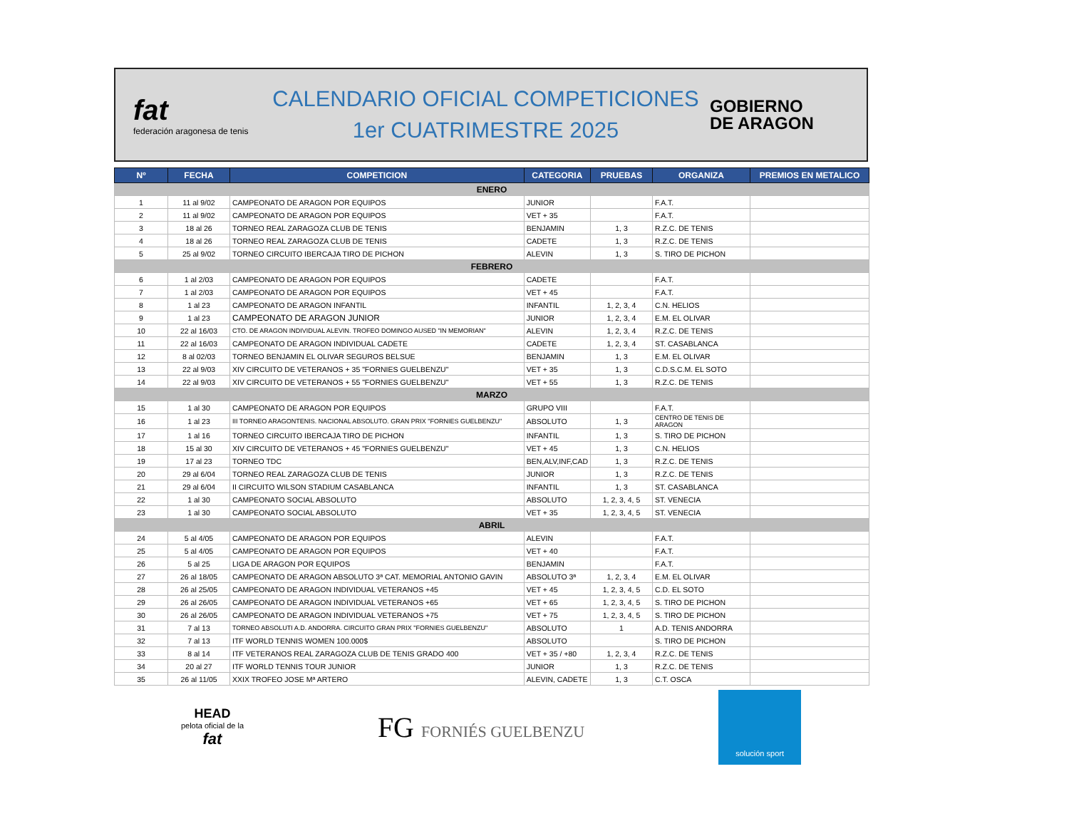fat
federación aragonesa de tenis
CALENDARIO OFICIAL COMPETICIONES
1er CUATRIMESTRE 2025
GOBIERNO
DE ARAGON
| Nº | FECHA | COMPETICION | CATEGORIA | PRUEBAS | ORGANIZA | PREMIOS EN METALICO |
| --- | --- | --- | --- | --- | --- | --- |
| ENERO | | | | | | |
| 1 | 11 al 9/02 | CAMPEONATO DE ARAGON POR EQUIPOS | JUNIOR | | F.A.T. | |
| 2 | 11 al 9/02 | CAMPEONATO DE ARAGON POR EQUIPOS | VET + 35 | | F.A.T. | |
| 3 | 18 al 26 | TORNEO REAL ZARAGOZA CLUB DE TENIS | BENJAMIN | 1, 3 | R.Z.C. DE TENIS | |
| 4 | 18 al 26 | TORNEO REAL ZARAGOZA CLUB DE TENIS | CADETE | 1, 3 | R.Z.C. DE TENIS | |
| 5 | 25 al 9/02 | TORNEO CIRCUITO IBERCAJA TIRO DE PICHON | ALEVIN | 1, 3 | S. TIRO DE PICHON | |
| FEBRERO | | | | | | |
| 6 | 1 al 2/03 | CAMPEONATO DE ARAGON POR EQUIPOS | CADETE | | F.A.T. | |
| 7 | 1 al 2/03 | CAMPEONATO DE ARAGON POR EQUIPOS | VET + 45 | | F.A.T. | |
| 8 | 1 al 23 | CAMPEONATO DE ARAGON INFANTIL | INFANTIL | 1, 2, 3, 4 | C.N. HELIOS | |
| 9 | 1 al 23 | CAMPEONATO DE ARAGON JUNIOR | JUNIOR | 1, 2, 3, 4 | E.M. EL OLIVAR | |
| 10 | 22 al 16/03 | CTO. DE ARAGON INDIVIDUAL ALEVIN. TROFEO DOMINGO AUSED "IN MEMORIAN" | ALEVIN | 1, 2, 3, 4 | R.Z.C. DE TENIS | |
| 11 | 22 al 16/03 | CAMPEONATO DE ARAGON INDIVIDUAL CADETE | CADETE | 1, 2, 3, 4 | ST. CASABLANCA | |
| 12 | 8 al 02/03 | TORNEO BENJAMIN EL OLIVAR SEGUROS BELSUE | BENJAMIN | 1, 3 | E.M. EL OLIVAR | |
| 13 | 22 al 9/03 | XIV CIRCUITO DE VETERANOS + 35 "FORNIES GUELBENZU" | VET + 35 | 1, 3 | C.D.S.C.M. EL SOTO | |
| 14 | 22 al 9/03 | XIV CIRCUITO DE VETERANOS + 55 "FORNIES GUELBENZU" | VET + 55 | 1, 3 | R.Z.C. DE TENIS | |
| MARZO | | | | | | |
| 15 | 1 al 30 | CAMPEONATO DE ARAGON POR EQUIPOS | GRUPO VIII | | F.A.T. | |
| 16 | 1 al 23 | III TORNEO ARAGONTENIS. NACIONAL ABSOLUTO. GRAN PRIX "FORNIES GUELBENZU" | ABSOLUTO | 1, 3 | CENTRO DE TENIS DE ARAGON | |
| 17 | 1 al 16 | TORNEO CIRCUITO IBERCAJA TIRO DE PICHON | INFANTIL | 1, 3 | S. TIRO DE PICHON | |
| 18 | 15 al 30 | XIV CIRCUITO DE VETERANOS + 45 "FORNIES GUELBENZU" | VET + 45 | 1, 3 | C.N. HELIOS | |
| 19 | 17 al 23 | TORNEO TDC | BEN,ALV,INF,CAD | 1, 3 | R.Z.C. DE TENIS | |
| 20 | 29 al 6/04 | TORNEO REAL ZARAGOZA CLUB DE TENIS | JUNIOR | 1, 3 | R.Z.C. DE TENIS | |
| 21 | 29 al 6/04 | II CIRCUITO WILSON STADIUM CASABLANCA | INFANTIL | 1, 3 | ST. CASABLANCA | |
| 22 | 1 al 30 | CAMPEONATO SOCIAL ABSOLUTO | ABSOLUTO | 1, 2, 3, 4, 5 | ST. VENECIA | |
| 23 | 1 al 30 | CAMPEONATO SOCIAL ABSOLUTO | VET + 35 | 1, 2, 3, 4, 5 | ST. VENECIA | |
| ABRIL | | | | | | |
| 24 | 5 al 4/05 | CAMPEONATO DE ARAGON POR EQUIPOS | ALEVIN | | F.A.T. | |
| 25 | 5 al 4/05 | CAMPEONATO DE ARAGON POR EQUIPOS | VET + 40 | | F.A.T. | |
| 26 | 5 al 25 | LIGA DE ARAGON POR EQUIPOS | BENJAMIN | | F.A.T. | |
| 27 | 26 al 18/05 | CAMPEONATO DE ARAGON ABSOLUTO 3ª CAT. MEMORIAL ANTONIO GAVIN | ABSOLUTO 3ª | 1, 2, 3, 4 | E.M. EL OLIVAR | |
| 28 | 26 al 25/05 | CAMPEONATO DE ARAGON INDIVIDUAL VETERANOS +45 | VET + 45 | 1, 2, 3, 4, 5 | C.D. EL SOTO | |
| 29 | 26 al 26/05 | CAMPEONATO DE ARAGON INDIVIDUAL VETERANOS +65 | VET + 65 | 1, 2, 3, 4, 5 | S. TIRO DE PICHON | |
| 30 | 26 al 26/05 | CAMPEONATO DE ARAGON INDIVIDUAL VETERANOS +75 | VET + 75 | 1, 2, 3, 4, 5 | S. TIRO DE PICHON | |
| 31 | 7 al 13 | TORNEO ABSOLUTI A.D. ANDORRA. CIRCUITO GRAN PRIX "FORNIES GUELBENZU" | ABSOLUTO | 1 | A.D. TENIS ANDORRA | |
| 32 | 7 al 13 | ITF WORLD TENNIS WOMEN 100.000$ | ABSOLUTO | | S. TIRO DE PICHON | |
| 33 | 8 al 14 | ITF VETERANOS REAL ZARAGOZA CLUB DE TENIS GRADO 400 | VET + 35 / +80 | 1, 2, 3, 4 | R.Z.C. DE TENIS | |
| 34 | 20 al 27 | ITF WORLD TENNIS TOUR JUNIOR | JUNIOR | 1, 3 | R.Z.C. DE TENIS | |
| 35 | 26 al 11/05 | XXIX TROFEO JOSE Mª ARTERO | ALEVIN, CADETE | 1, 3 | C.T. OSCA | |
HEAD
pelota oficial de la
fat
FG FORNIÉS GUELBENZU
solución sport